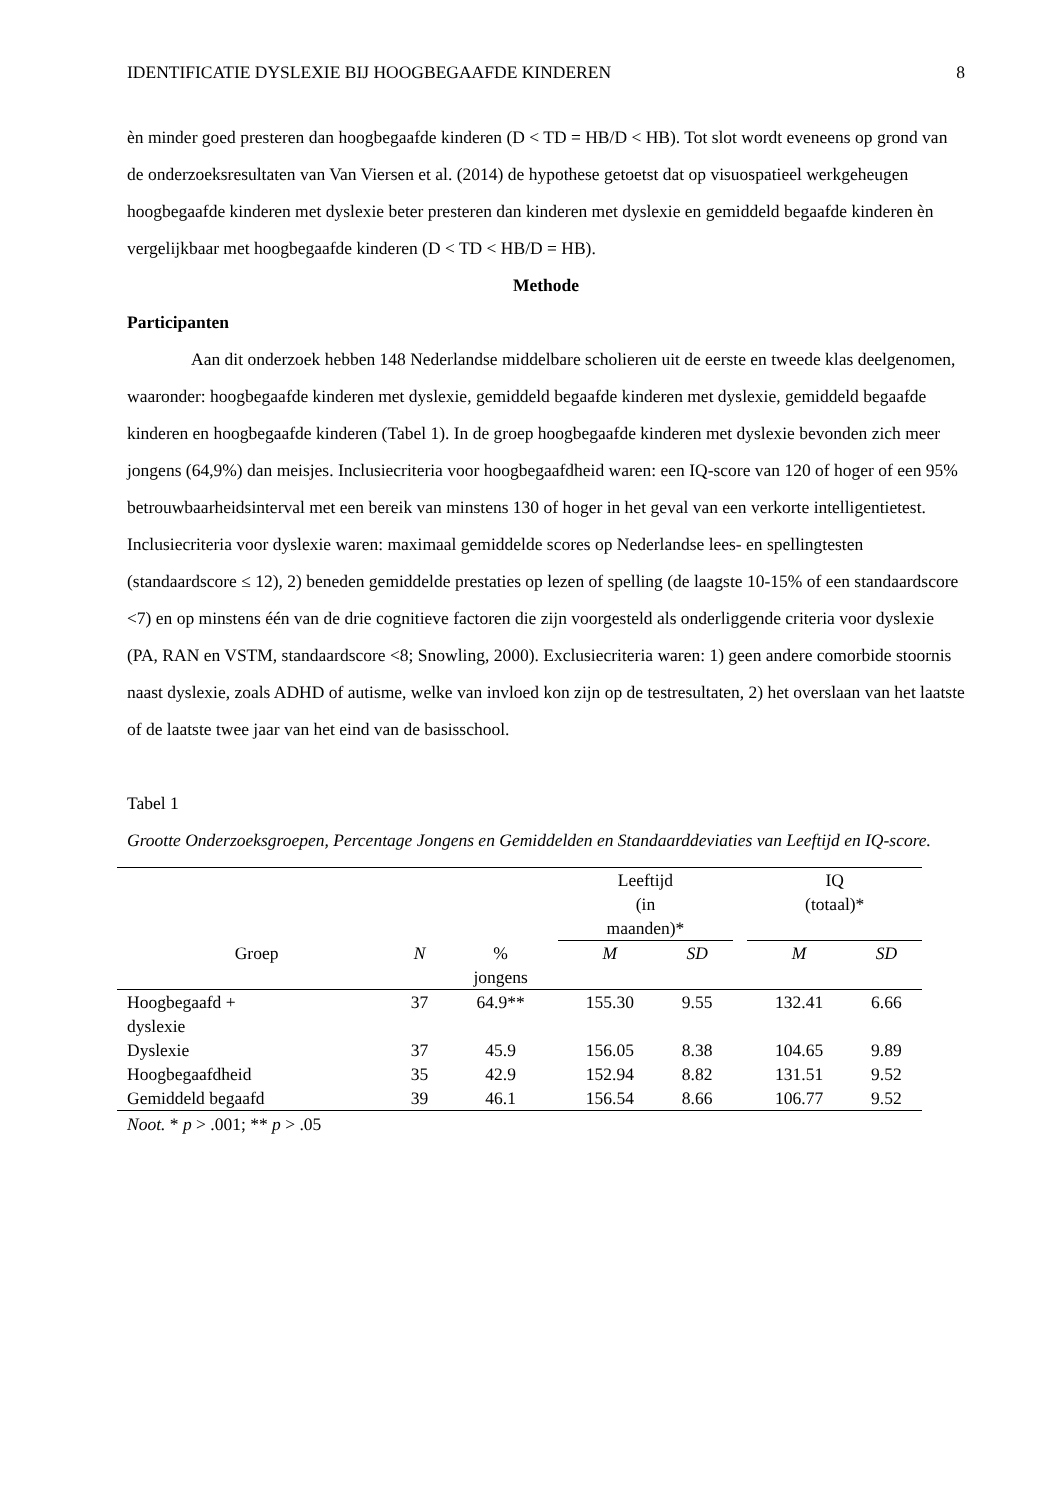IDENTIFICATIE DYSLEXIE BIJ HOOGBEGAAFDE KINDEREN 8
èn minder goed presteren dan hoogbegaafde kinderen (D < TD = HB/D < HB). Tot slot wordt eveneens op grond van de onderzoeksresultaten van Van Viersen et al. (2014) de hypothese getoetst dat op visuospatieel werkgeheugen hoogbegaafde kinderen met dyslexie beter presteren dan kinderen met dyslexie en gemiddeld begaafde kinderen èn vergelijkbaar met hoogbegaafde kinderen (D < TD < HB/D = HB).
Methode
Participanten
Aan dit onderzoek hebben 148 Nederlandse middelbare scholieren uit de eerste en tweede klas deelgenomen, waaronder: hoogbegaafde kinderen met dyslexie, gemiddeld begaafde kinderen met dyslexie, gemiddeld begaafde kinderen en hoogbegaafde kinderen (Tabel 1). In de groep hoogbegaafde kinderen met dyslexie bevonden zich meer jongens (64,9%) dan meisjes. Inclusiecriteria voor hoogbegaafdheid waren: een IQ-score van 120 of hoger of een 95% betrouwbaarheidsinterval met een bereik van minstens 130 of hoger in het geval van een verkorte intelligentietest. Inclusiecriteria voor dyslexie waren: maximaal gemiddelde scores op Nederlandse lees- en spellingtesten (standaardscore ≤ 12), 2) beneden gemiddelde prestaties op lezen of spelling (de laagste 10-15% of een standaardscore <7) en op minstens één van de drie cognitieve factoren die zijn voorgesteld als onderliggende criteria voor dyslexie (PA, RAN en VSTM, standaardscore <8; Snowling, 2000). Exclusiecriteria waren: 1) geen andere comorbide stoornis naast dyslexie, zoals ADHD of autisme, welke van invloed kon zijn op de testresultaten, 2) het overslaan van het laatste of de laatste twee jaar van het eind van de basisschool.
Tabel 1
Grootte Onderzoeksgroepen, Percentage Jongens en Gemiddelden en Standaarddeviaties van Leeftijd en IQ-score.
| | | | Leeftijd (in maanden)* | | | IQ (totaal)* | |
| Groep | N | % jongens | M | SD | | M | SD |
| Hoogbegaafd + dyslexie | 37 | 64.9** | 155.30 | 9.55 | | 132.41 | 6.66 |
| Dyslexie | 37 | 45.9 | 156.05 | 8.38 | | 104.65 | 9.89 |
| Hoogbegaafdheid | 35 | 42.9 | 152.94 | 8.82 | | 131.51 | 9.52 |
| Gemiddeld begaafd | 39 | 46.1 | 156.54 | 8.66 | | 106.77 | 9.52 |
Noot. * p > .001; ** p > .05